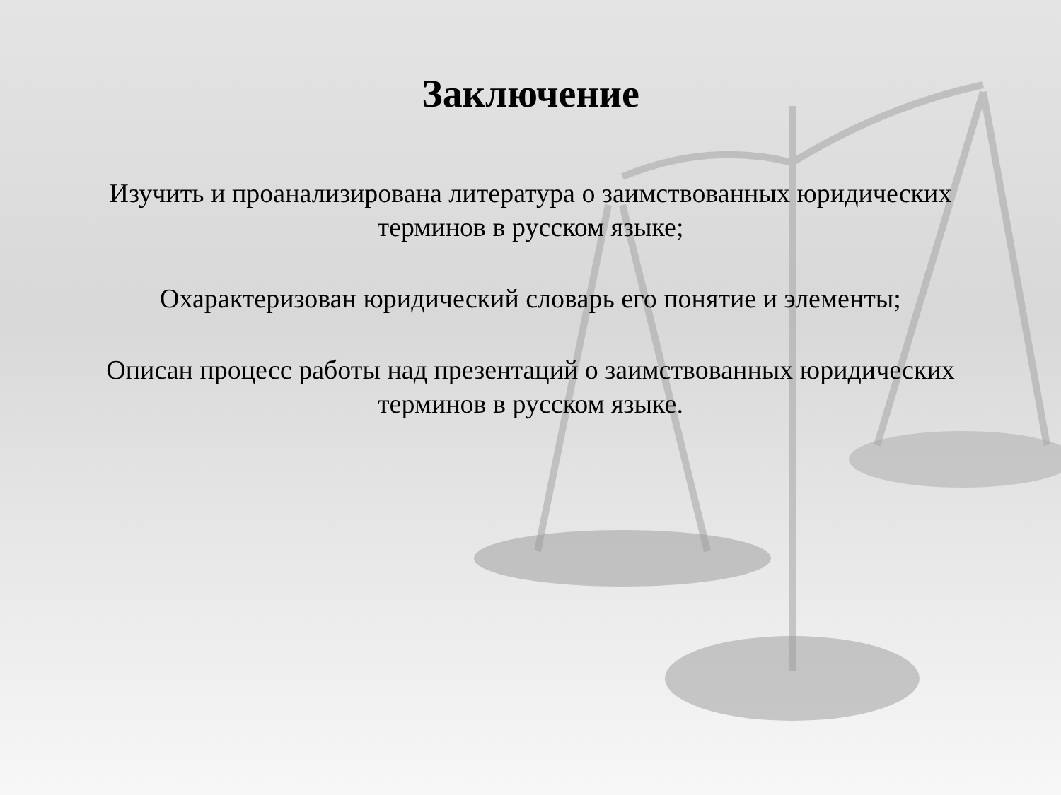Заключение
Изучить и проанализирована литература о заимствованных юридических терминов в русском языке;
Охарактеризован юридический словарь его понятие и элементы;
Описан процесс работы над презентаций о заимствованных юридических терминов в русском языке.